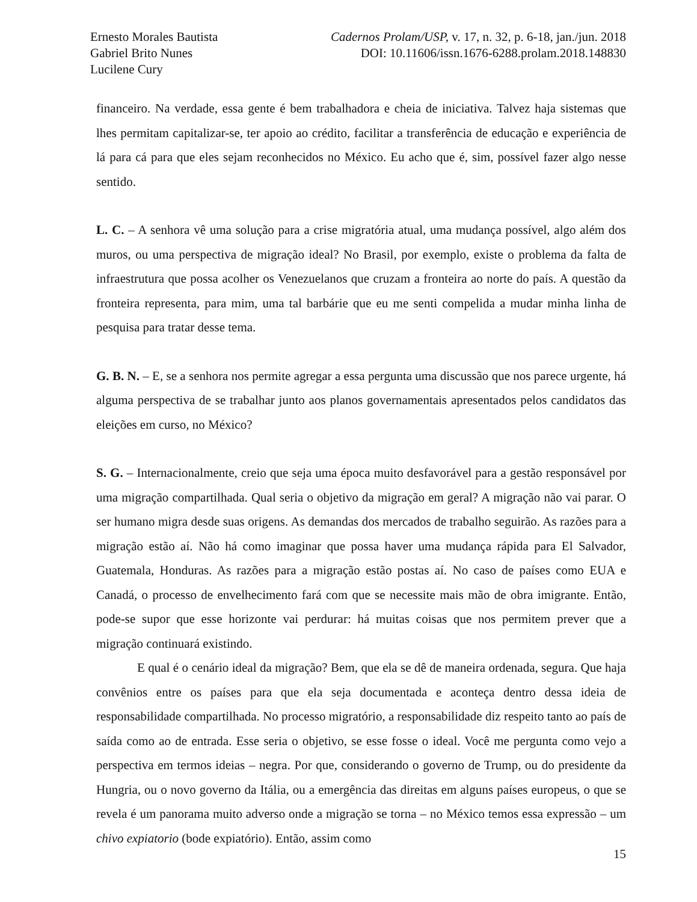Ernesto Morales Bautista
Gabriel Brito Nunes
Lucilene Cury
Cadernos Prolam/USP, v. 17, n. 32, p. 6-18, jan./jun. 2018
DOI: 10.11606/issn.1676-6288.prolam.2018.148830
financeiro. Na verdade, essa gente é bem trabalhadora e cheia de iniciativa. Talvez haja sistemas que lhes permitam capitalizar-se, ter apoio ao crédito, facilitar a transferência de educação e experiência de lá para cá para que eles sejam reconhecidos no México. Eu acho que é, sim, possível fazer algo nesse sentido.
L. C. – A senhora vê uma solução para a crise migratória atual, uma mudança possível, algo além dos muros, ou uma perspectiva de migração ideal? No Brasil, por exemplo, existe o problema da falta de infraestrutura que possa acolher os Venezuelanos que cruzam a fronteira ao norte do país. A questão da fronteira representa, para mim, uma tal barbárie que eu me senti compelida a mudar minha linha de pesquisa para tratar desse tema.
G. B. N. – E, se a senhora nos permite agregar a essa pergunta uma discussão que nos parece urgente, há alguma perspectiva de se trabalhar junto aos planos governamentais apresentados pelos candidatos das eleições em curso, no México?
S. G. – Internacionalmente, creio que seja uma época muito desfavorável para a gestão responsável por uma migração compartilhada. Qual seria o objetivo da migração em geral? A migração não vai parar. O ser humano migra desde suas origens. As demandas dos mercados de trabalho seguirão. As razões para a migração estão aí. Não há como imaginar que possa haver uma mudança rápida para El Salvador, Guatemala, Honduras. As razões para a migração estão postas aí. No caso de países como EUA e Canadá, o processo de envelhecimento fará com que se necessite mais mão de obra imigrante. Então, pode-se supor que esse horizonte vai perdurar: há muitas coisas que nos permitem prever que a migração continuará existindo.
E qual é o cenário ideal da migração? Bem, que ela se dê de maneira ordenada, segura. Que haja convênios entre os países para que ela seja documentada e aconteça dentro dessa ideia de responsabilidade compartilhada. No processo migratório, a responsabilidade diz respeito tanto ao país de saída como ao de entrada. Esse seria o objetivo, se esse fosse o ideal. Você me pergunta como vejo a perspectiva em termos ideias – negra. Por que, considerando o governo de Trump, ou do presidente da Hungria, ou o novo governo da Itália, ou a emergência das direitas em alguns países europeus, o que se revela é um panorama muito adverso onde a migração se torna – no México temos essa expressão – um chivo expiatorio (bode expiatório). Então, assim como
15